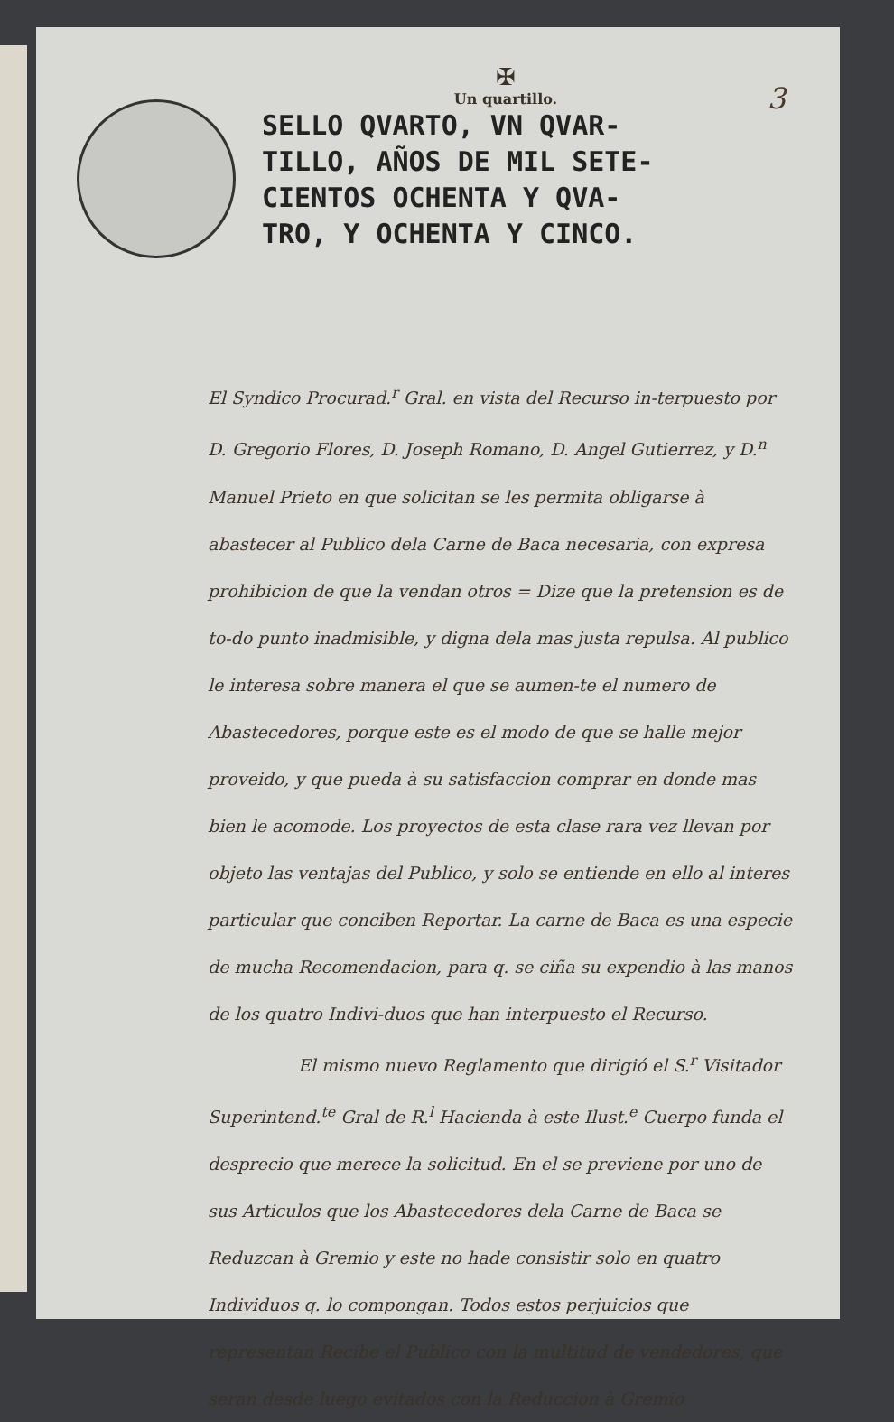3
✠
Un quartillo.
SELLO QVARTO, VN QVAR-
TILLO, AÑOS DE MIL SETE-
CIENTOS OCHENTA Y QVA-
TRO, Y OCHENTA Y CINCO.
El Syndico Procurad.<sup>r</sup> Gral. en vista del Recurso in-terpuesto por D. Gregorio Flores, D. Joseph Romano, D. Angel Gutierrez, y D.<sup>n</sup> Manuel Prieto en que solicitan se les permita obligarse à abastecer al Publico dela Carne de Baca necesaria, con expresa prohibicion de que la vendan otros = Dize que la pretension es de to-do punto inadmisible, y digna dela mas justa repulsa. Al publico le interesa sobre manera el que se aumen-te el numero de Abastecedores, porque este es el modo de que se halle mejor proveido, y que pueda à su satisfaccion comprar en donde mas bien le acomode. Los proyectos de esta clase rara vez llevan por objeto las ventajas del Publico, y solo se entiende en ello al interes particular que conciben Reportar. La carne de Baca es una especie de mucha Recomendacion, para q. se ciña su expendio à las manos de los quatro Indivi-duos que han interpuesto el Recurso.
El mismo nuevo Reglamento que dirigió el S.<sup>r</sup> Visitador Superintend.<sup>te</sup> Gral de R.<sup>l</sup> Hacienda à este Ilust.<sup>e</sup> Cuerpo funda el desprecio que merece la solicitud. En el se previene por uno de sus Articulos que los Abastecedores dela Carne de Baca se Reduzcan à Gremio y este no hade consistir solo en quatro Individuos q. lo compongan. Todos estos perjuicios que representan Recibe el Publico con la multitud de vendedores, que seran desde luego evitados con la Reduccion à Gremio